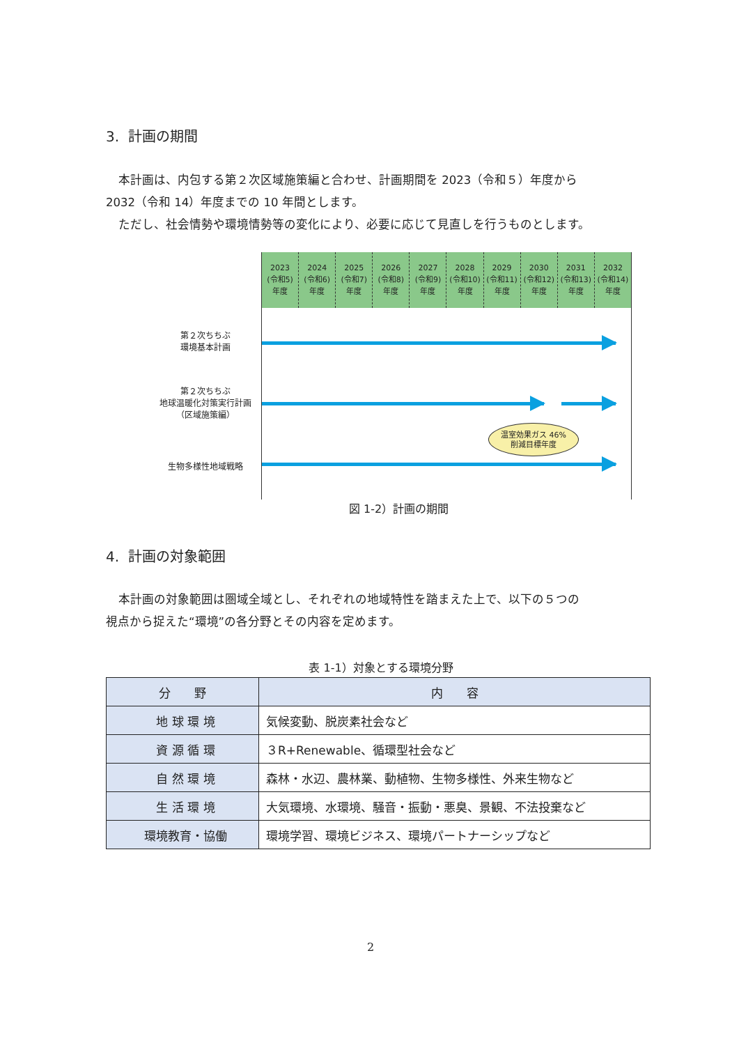3. 計画の期間
本計画は、内包する第２次区域施策編と合わせ、計画期間を 2023（令和５）年度から
2032（令和 14）年度までの 10 年間とします。
ただし、社会情勢や環境情勢等の変化により、必要に応じて見直しを行うものとします。
第２次ちちぶ
環境基本計画
第２次ちちぶ
地球温暖化対策実行計画
（区域施策編）
生物多様性地域戦略
2023
(令和5)
年度
2024
(令和6)
年度
2025
(令和7)
年度
2026
(令和8)
年度
2027
(令和9)
年度
2028
(令和10)
年度
2029
(令和11)
年度
2030
(令和12)
年度
2031
(令和13)
年度
2032
(令和14)
年度
温室効果ガス 46%
削減目標年度
図 1-2）計画の期間
4. 計画の対象範囲
本計画の対象範囲は圏域全域とし、それぞれの地域特性を踏まえた上で、以下の５つの
視点から捉えた“環境”の各分野とその内容を定めます。
表 1-1）対象とする環境分野
| 分 野 | 内 容 |
| --- | --- |
| 地 球 環 境 | 気候変動、脱炭素社会など |
| 資 源 循 環 | ３R+Renewable、循環型社会など |
| 自 然 環 境 | 森林・水辺、農林業、動植物、生物多様性、外来生物など |
| 生 活 環 境 | 大気環境、水環境、騒音・振動・悪臭、景観、不法投棄など |
| 環境教育・協働 | 環境学習、環境ビジネス、環境パートナーシップなど |
2